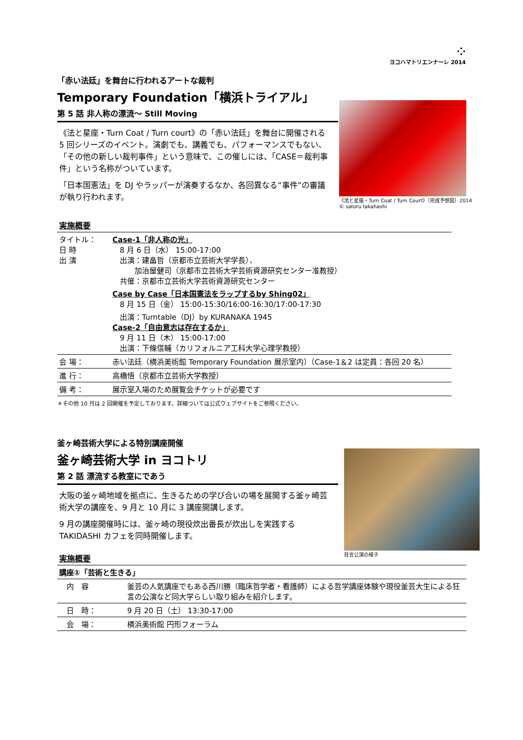⁘
ヨコハマトリエンナーレ 2014
「赤い法廷」を舞台に行われるアートな裁判
Temporary Foundation「横浜トライアル」
第 5 話 非人称の漂流～ Still Moving
《法と星座・Turn Coat / Turn court》の「赤い法廷」を舞台に開催される 5 回シリーズのイベント。演劇でも、講義でも、パフォーマンスでもない、「その他の新しい裁判事件」という意味で、この催しには、「CASE＝裁判事件」という名称がついています。
「日本国憲法」を DJ やラッパーが演奏するなか、各回異なる“事件”の審議が執り行われます。
《法と星座・Turn Coat / Turn Court》（完成予想図）2014
© satoru takahashi
実施概要
| タイトル： 日 時 出 演 | Case-1「非人称の光」 8 月 6 日（水） 15:00-17:00 出演：建畠哲（京都市立芸術大学学長）、 加治屋健司（京都市立芸術大学芸術資源研究センター准教授） 共催：京都市立芸術大学芸術資源研究センター Case by Case「日本国憲法をラップするby Shing02」 8 月 15 日（金） 15:00-15:30/16:00-16:30/17:00-17:30 出演：Turntable（DJ）by KURANAKA 1945 Case-2「自由意志は存在するか」 9 月 11 日（木） 15:00-17:00 出演：下條信輔（カリフォルニア工科大学心理学教授） |
| 会 場： | 赤い法廷（横浜美術館 Temporary Foundation 展示室内）（Case-1＆2 は定員：各回 20 名） |
| 進 行： | 高橋悟（京都市立芸術大学教授） |
| 備 考： | 展示室入場のため展覧会チケットが必要です |
＊その他 10 月は 2 回開催を予定しております。詳細ついては公式ウェブサイトをご参照ください。
釜ヶ崎芸術大学による特別講座開催
釜ヶ崎芸術大学 in ヨコトリ
第 2 話 漂流する教室にであう
大阪の釜ヶ崎地域を拠点に、生きるための学び合いの場を展開する釜ヶ崎芸術大学の講座を、9 月と 10 月に 3 講座開講します。
9 月の講座開催時には、釜ヶ崎の現役炊出番長が炊出しを実践する TAKIDASHI カフェを同時開催します。
実施概要
狂言公演の様子
| 講座①「芸術と生きる」 | |
| 内 容 | 釜芸の人気講座でもある西川勝（臨床哲学者・看護師）による哲学講座体験や現役釜芸大生による狂言の公演など同大学らしい取り組みを紹介します。 |
| 日 時： | 9 月 20 日（土） 13:30-17:00 |
| 会 場： | 横浜美術館 円形フォーラム |